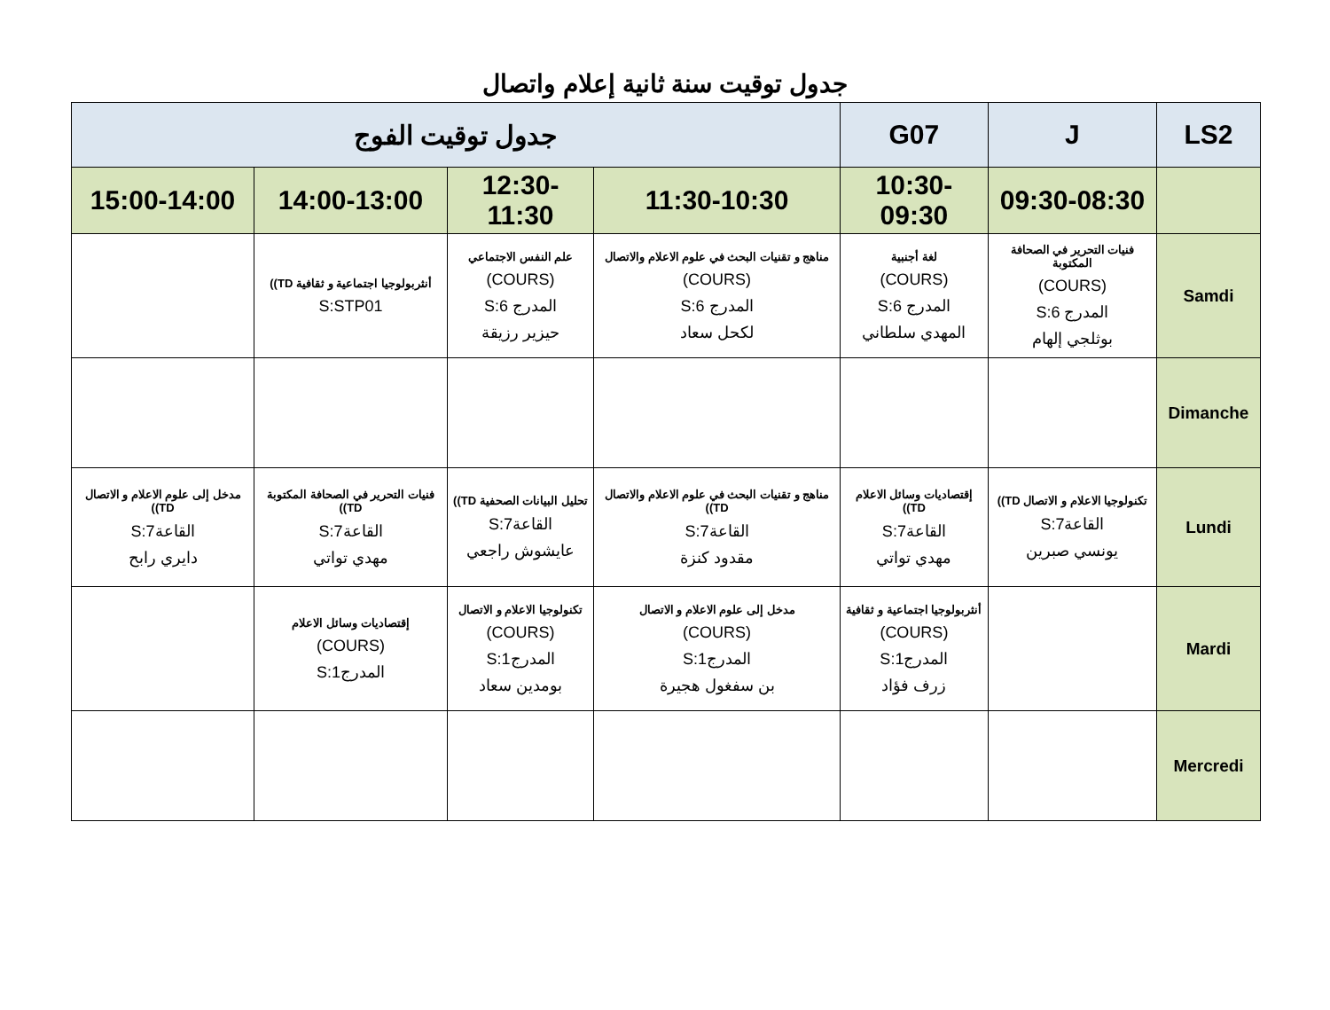جدول توقيت سنة ثانية إعلام واتصال
| LS2 | J | G07 | جدول توقيت الفوج | | | |
| --- | --- | --- | --- | --- | --- | --- |
| | 09:30-08:30 | 10:30-09:30 | 11:30-10:30 | 12:30-11:30 | 14:00-13:00 | 15:00-14:00 |
| Samdi | فنيات التحرير في الصحافة المكتوبة (COURS) المدرج 6:S بوثلجي إلهام | لغة أجنبية (COURS) المدرج 6:S المهدي سلطاني | مناهج و تقنيات البحث في علوم الاعلام والاتصال (COURS) المدرج 6:S لكحل سعاد | علم النفس الاجتماعي (COURS) المدرج 6:S حيزير رزيقة | أنثربولوجيا اجتماعية و ثقافية TD)) S:STP01 | |
| Dimanche | | | | | | |
| Lundi | تكنولوجيا الاعلام و الاتصال TD)) القاعة7:S يونسي صبرين | إقتصاديات وسائل الاعلام TD)) القاعة7:S مهدي تواتي | مناهج و تقنيات البحث في علوم الاعلام والاتصال TD)) القاعة7:S مقدود كنزة | تحليل البيانات الصحفية TD)) القاعة7:S عايشوش راجعي | فنيات التحرير في الصحافة المكتوبة TD)) القاعة7:S مهدي تواتي | مدخل إلى علوم الاعلام و الاتصال TD)) القاعة7:S دايري رابح |
| Mardi | | أنثربولوجيا اجتماعية و ثقافية (COURS) المدرج1:S زرف فؤاد | مدخل إلى علوم الاعلام و الاتصال (COURS) المدرج1:S بن سفغول هجيرة | تكنولوجيا الاعلام و الاتصال (COURS) المدرج1:S بومدين سعاد | إقتصاديات وسائل الاعلام (COURS) المدرج1:S | |
| Mercredi | | | | | | |